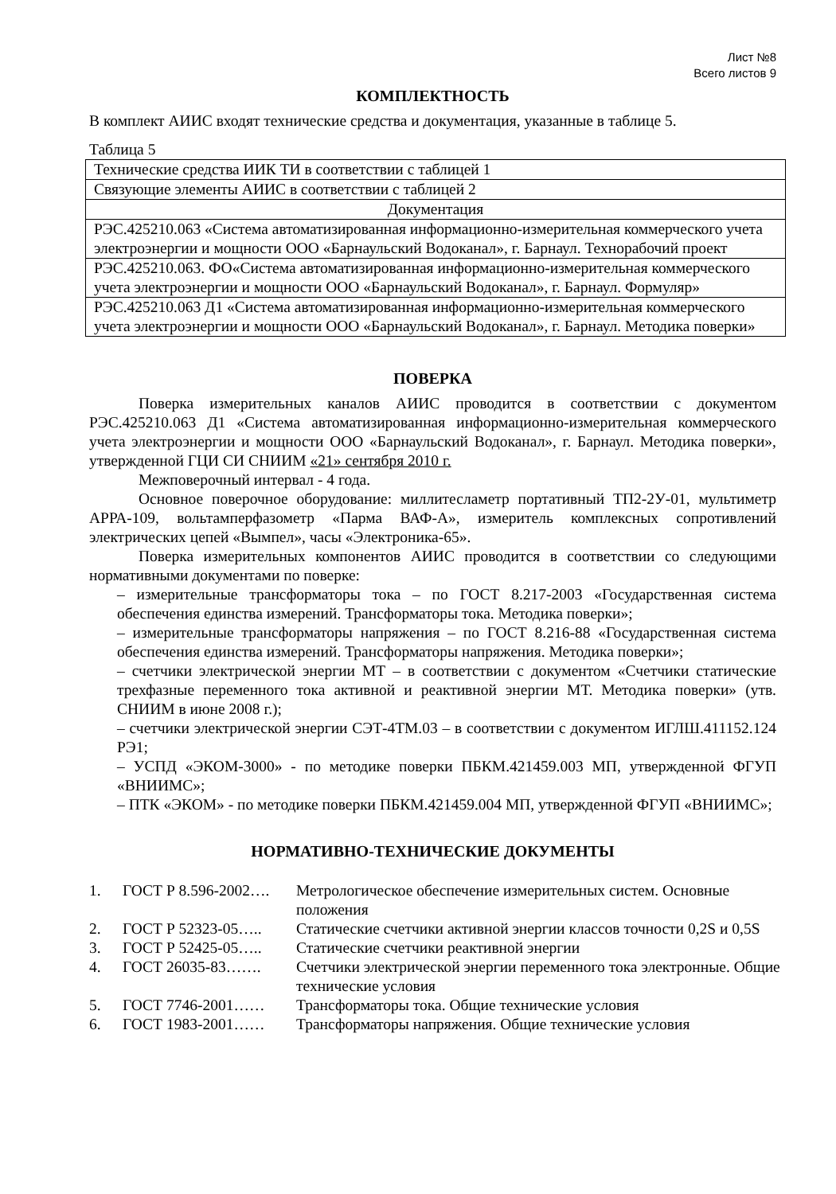Лист №8
Всего листов 9
КОМПЛЕКТНОСТЬ
В комплект АИИС входят технические средства и документация, указанные в таблице 5.
Таблица 5
| Технические средства ИИК ТИ в соответствии с таблицей 1 |
| Связующие элементы АИИС в соответствии с таблицей 2 |
| Документация |
| РЭС.425210.063 «Система автоматизированная информационно-измерительная коммерческого учета электроэнергии и мощности ООО «Барнаульский Водоканал», г. Барнаул. Технорабочий проект |
| РЭС.425210.063. ФО«Система автоматизированная информационно-измерительная коммерческого учета электроэнергии и мощности ООО «Барнаульский Водоканал», г. Барнаул. Формуляр» |
| РЭС.425210.063 Д1 «Система автоматизированная информационно-измерительная коммерческого учета электроэнергии и мощности ООО «Барнаульский Водоканал», г. Барнаул. Методика поверки» |
ПОВЕРКА
Поверка измерительных каналов АИИС проводится в соответствии с документом РЭС.425210.063 Д1 «Система автоматизированная информационно-измерительная коммерческого учета электроэнергии и мощности ООО «Барнаульский Водоканал», г. Барнаул. Методика поверки», утвержденной ГЦИ СИ СНИИМ «21» сентября 2010 г.
Межповерочный интервал - 4 года.
Основное поверочное оборудование: миллитесламетр портативный ТП2-2У-01, мультиметр АРРА-109, вольтамперфазометр «Парма ВАФ-А», измеритель комплексных сопротивлений электрических цепей «Вымпел», часы «Электроника-65».
Поверка измерительных компонентов АИИС проводится в соответствии со следующими нормативными документами по поверке:
– измерительные трансформаторы тока – по ГОСТ 8.217-2003 «Государственная система обеспечения единства измерений. Трансформаторы тока. Методика поверки»;
– измерительные трансформаторы напряжения – по ГОСТ 8.216-88 «Государственная система обеспечения единства измерений. Трансформаторы напряжения. Методика поверки»;
– счетчики электрической энергии МТ – в соответствии с документом «Счетчики статические трехфазные переменного тока активной и реактивной энергии МТ. Методика поверки» (утв. СНИИМ в июне 2008 г.);
– счетчики электрической энергии СЭТ-4ТМ.03 – в соответствии с документом ИГЛШ.411152.124 РЭ1;
– УСПД «ЭКОМ-3000» - по методике поверки ПБКМ.421459.003 МП, утвержденной ФГУП «ВНИИМС»;
– ПТК «ЭКОМ» - по методике поверки ПБКМ.421459.004 МП, утвержденной ФГУП «ВНИИМС»;
НОРМАТИВНО-ТЕХНИЧЕСКИЕ ДОКУМЕНТЫ
| 1. | ГОСТ Р 8.596-2002…. | Метрологическое обеспечение измерительных систем. Основные положения |
| 2. | ГОСТ Р 52323-05….. | Статические счетчики активной энергии классов точности 0,2S и 0,5S |
| 3. | ГОСТ Р 52425-05….. | Статические счетчики реактивной энергии |
| 4. | ГОСТ 26035-83……. | Счетчики электрической энергии переменного тока электронные. Общие технические условия |
| 5. | ГОСТ 7746-2001…… | Трансформаторы тока. Общие технические условия |
| 6. | ГОСТ 1983-2001…… | Трансформаторы напряжения. Общие технические условия |